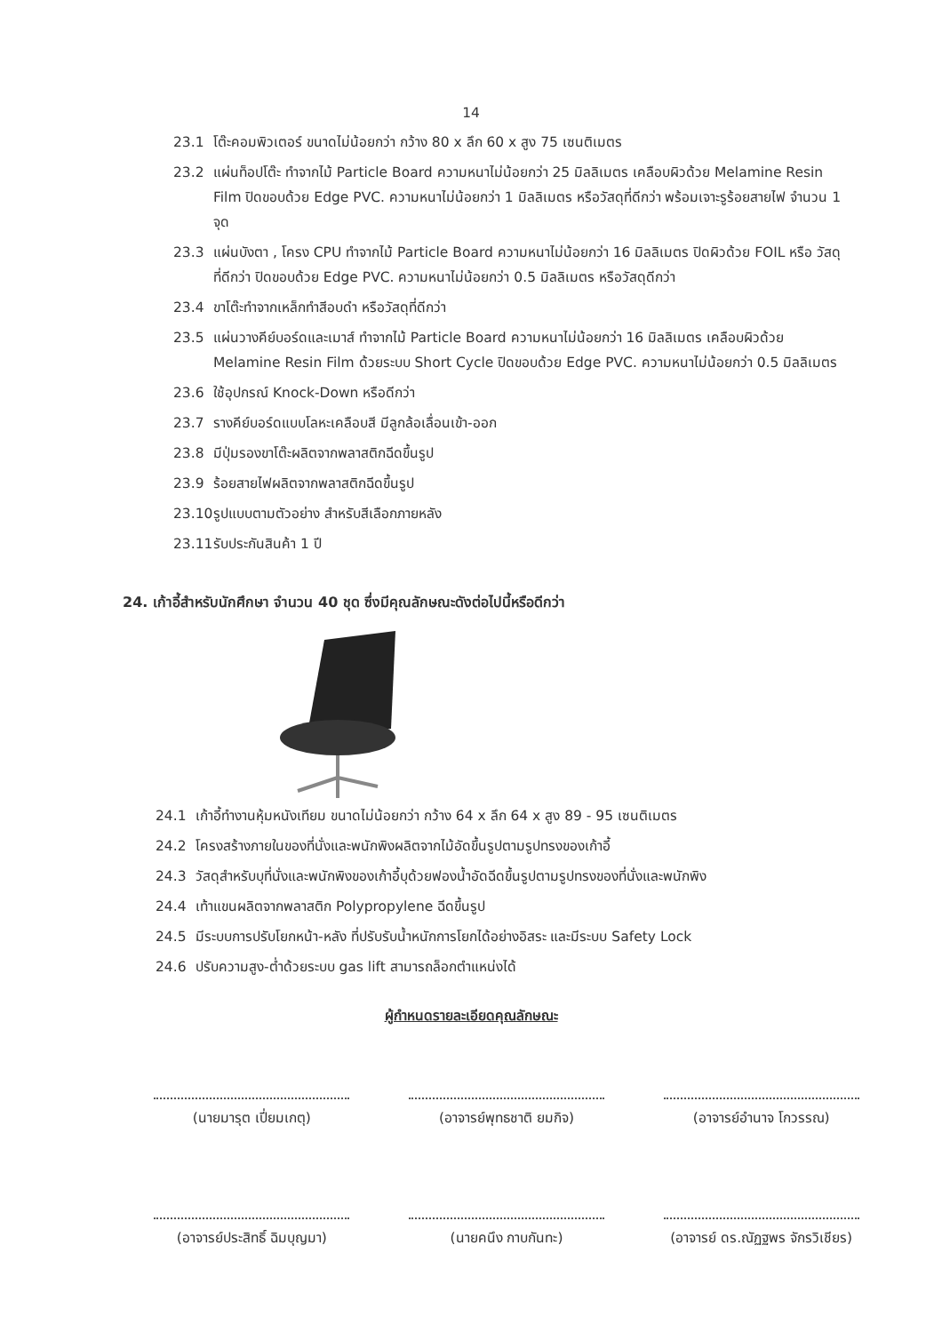14
23.1 โต๊ะคอมพิวเตอร์ ขนาดไม่น้อยกว่า กว้าง 80 x ลึก 60 x สูง 75 เซนติเมตร
23.2 แผ่นท็อปโต๊ะ ทำจากไม้ Particle Board ความหนาไม่น้อยกว่า 25 มิลลิเมตร เคลือบผิวด้วย Melamine Resin Film ปิดขอบด้วย Edge PVC. ความหนาไม่น้อยกว่า 1 มิลลิเมตร หรือวัสดุที่ดีกว่า พร้อมเจาะรูร้อยสายไฟ จำนวน 1 จุด
23.3 แผ่นบังตา , โครง CPU ทำจากไม้ Particle Board ความหนาไม่น้อยกว่า 16 มิลลิเมตร ปิดผิวด้วย FOIL หรือ วัสดุที่ดีกว่า ปิดขอบด้วย Edge PVC. ความหนาไม่น้อยกว่า 0.5 มิลลิเมตร หรือวัสดุดีกว่า
23.4 ขาโต๊ะทำจากเหล็กทำสีอบดำ หรือวัสดุที่ดีกว่า
23.5 แผ่นวางคีย์บอร์ดและเมาส์ ทำจากไม้ Particle Board ความหนาไม่น้อยกว่า 16 มิลลิเมตร เคลือบผิวด้วย Melamine Resin Film ด้วยระบบ Short Cycle ปิดขอบด้วย Edge PVC. ความหนาไม่น้อยกว่า 0.5 มิลลิเมตร
23.6 ใช้อุปกรณ์ Knock-Down หรือดีกว่า
23.7 รางคีย์บอร์ดแบบโลหะเคลือบสี มีลูกล้อเลื่อนเข้า-ออก
23.8 มีปุ่มรองขาโต๊ะผลิตจากพลาสติกฉีดขึ้นรูป
23.9 ร้อยสายไฟผลิตจากพลาสติกฉีดขึ้นรูป
23.10 รูปแบบตามตัวอย่าง สำหรับสีเลือกภายหลัง
23.11 รับประกันสินค้า 1 ปี
24. เก้าอี้สำหรับนักศึกษา จำนวน 40 ชุด ซึ่งมีคุณลักษณะดังต่อไปนี้หรือดีกว่า
24.1 เก้าอี้ทำงานหุ้มหนังเทียม ขนาดไม่น้อยกว่า กว้าง 64 x ลึก 64 x สูง 89 - 95 เซนติเมตร
24.2 โครงสร้างภายในของที่นั่งและพนักพิงผลิตจากไม้อัดขึ้นรูปตามรูปทรงของเก้าอี้
24.3 วัสดุสำหรับบุที่นั่งและพนักพิงของเก้าอี้บุด้วยฟองน้ำอัดฉีดขึ้นรูปตามรูปทรงของที่นั่งและพนักพิง
24.4 เท้าแขนผลิตจากพลาสติก Polypropylene ฉีดขึ้นรูป
24.5 มีระบบการปรับโยกหน้า-หลัง ที่ปรับรับน้ำหนักการโยกได้อย่างอิสระ และมีระบบ Safety Lock
24.6 ปรับความสูง-ต่ำด้วยระบบ gas lift สามารถล็อกตำแหน่งได้
ผู้กำหนดรายละเอียดคุณลักษณะ
(นายมารุต เปี่ยมเกตุ) (อาจารย์พุทธชาติ ยมกิจ) (อาจารย์อำนาจ โกวรรณ)
(อาจารย์ประสิทธิ์ ฉิมบุญมา)
(นายคนึง กาบกันทะ) (อาจารย์ ดร.ณัฏฐพร จักรวิเชียร)